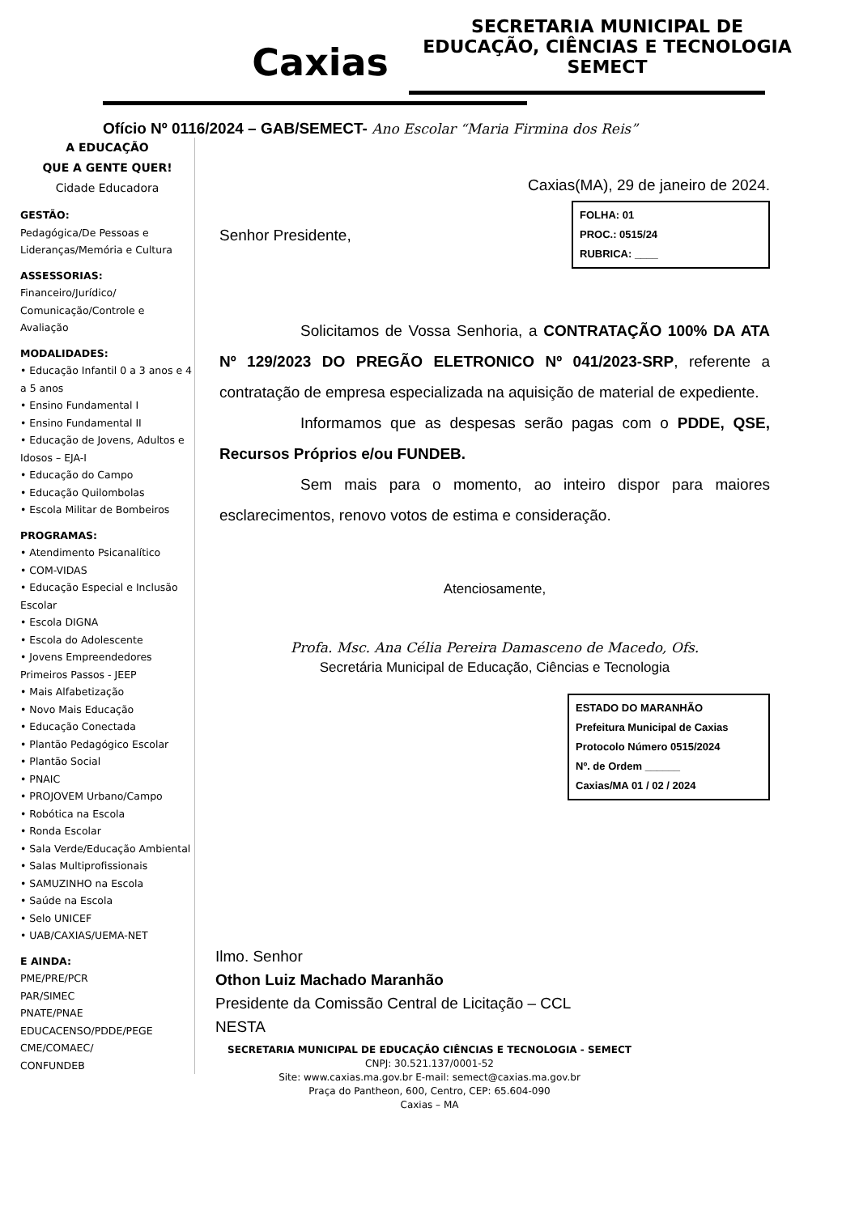Caxias
SECRETARIA MUNICIPAL DE
EDUCAÇÃO, CIÊNCIAS E TECNOLOGIA
SEMECT
Ofício Nº 0116/2024 – GAB/SEMECT- Ano Escolar “Maria Firmina dos Reis”
A EDUCAÇÃO
QUE A GENTE QUER!
Cidade Educadora
GESTÃO:
Pedagógica/De Pessoas e Lideranças/Memória e Cultura
ASSESSORIAS:
Financeiro/Jurídico/ Comunicação/Controle e Avaliação
MODALIDADES:
• Educação Infantil 0 a 3 anos e 4 a 5 anos
• Ensino Fundamental I
• Ensino Fundamental II
• Educação de Jovens, Adultos e Idosos – EJA-I
• Educação do Campo
• Educação Quilombolas
• Escola Militar de Bombeiros
PROGRAMAS:
• Atendimento Psicanalítico
• COM-VIDAS
• Educação Especial e Inclusão Escolar
• Escola DIGNA
• Escola do Adolescente
• Jovens Empreendedores Primeiros Passos - JEEP
• Mais Alfabetização
• Novo Mais Educação
• Educação Conectada
• Plantão Pedagógico Escolar
• Plantão Social
• PNAIC
• PROJOVEM Urbano/Campo
• Robótica na Escola
• Ronda Escolar
• Sala Verde/Educação Ambiental
• Salas Multiprofissionais
• SAMUZINHO na Escola
• Saúde na Escola
• Selo UNICEF
• UAB/CAXIAS/UEMA-NET
E AINDA:
PME/PRE/PCR
PAR/SIMEC
PNATE/PNAE
EDUCACENSO/PDDE/PEGE
CME/COMAEC/
CONFUNDEB
Caxias(MA), 29 de janeiro de 2024.
FOLHA: 01
PROC.: 0515/24
RUBRICA: ____
Senhor Presidente,
Solicitamos de Vossa Senhoria, a CONTRATAÇÃO 100% DA ATA Nº 129/2023 DO PREGÃO ELETRONICO Nº 041/2023-SRP, referente a contratação de empresa especializada na aquisição de material de expediente.
Informamos que as despesas serão pagas com o PDDE, QSE, Recursos Próprios e/ou FUNDEB.
Sem mais para o momento, ao inteiro dispor para maiores esclarecimentos, renovo votos de estima e consideração.
Atenciosamente,
Profa. Msc. Ana Célia Pereira Damasceno de Macedo, Ofs.
Secretária Municipal de Educação, Ciências e Tecnologia
ESTADO DO MARANHÃO
Prefeitura Municipal de Caxias
Protocolo Número 0515/2024
Nº. de Ordem ______
Caxias/MA 01 / 02 / 2024
Ilmo. Senhor
Othon Luiz Machado Maranhão
Presidente da Comissão Central de Licitação – CCL
NESTA
SECRETARIA MUNICIPAL DE EDUCAÇÃO CIÊNCIAS E TECNOLOGIA - SEMECT
CNPJ: 30.521.137/0001-52
Site: www.caxias.ma.gov.br E-mail: semect@caxias.ma.gov.br
Praça do Pantheon, 600, Centro, CEP: 65.604-090
Caxias – MA